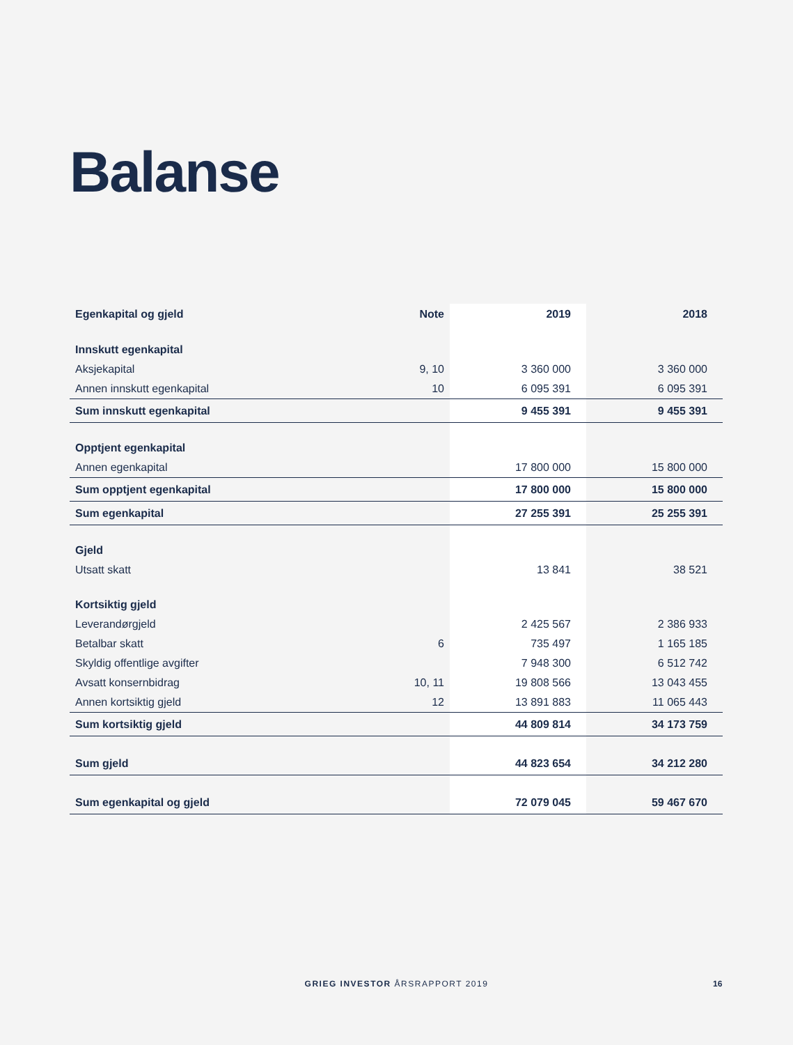Balanse
| Egenkapital og gjeld | Note | 2019 | 2018 |
| --- | --- | --- | --- |
| Innskutt egenkapital | | | |
| Aksjekapital | 9, 10 | 3 360 000 | 3 360 000 |
| Annen innskutt egenkapital | 10 | 6 095 391 | 6 095 391 |
| Sum innskutt egenkapital | | 9 455 391 | 9 455 391 |
| Opptjent egenkapital | | | |
| Annen egenkapital | | 17 800 000 | 15 800 000 |
| Sum opptjent egenkapital | | 17 800 000 | 15 800 000 |
| Sum egenkapital | | 27 255 391 | 25 255 391 |
| Gjeld | | | |
| Utsatt skatt | | 13 841 | 38 521 |
| Kortsiktig gjeld | | | |
| Leverandørgjeld | | 2 425 567 | 2 386 933 |
| Betalbar skatt | 6 | 735 497 | 1 165 185 |
| Skyldig offentlige avgifter | | 7 948 300 | 6 512 742 |
| Avsatt konsernbidrag | 10, 11 | 19 808 566 | 13 043 455 |
| Annen kortsiktig gjeld | 12 | 13 891 883 | 11 065 443 |
| Sum kortsiktig gjeld | | 44 809 814 | 34 173 759 |
| Sum gjeld | | 44 823 654 | 34 212 280 |
| Sum egenkapital og gjeld | | 72 079 045 | 59 467 670 |
GRIEG INVESTOR ÅRSRAPPORT 2019 16